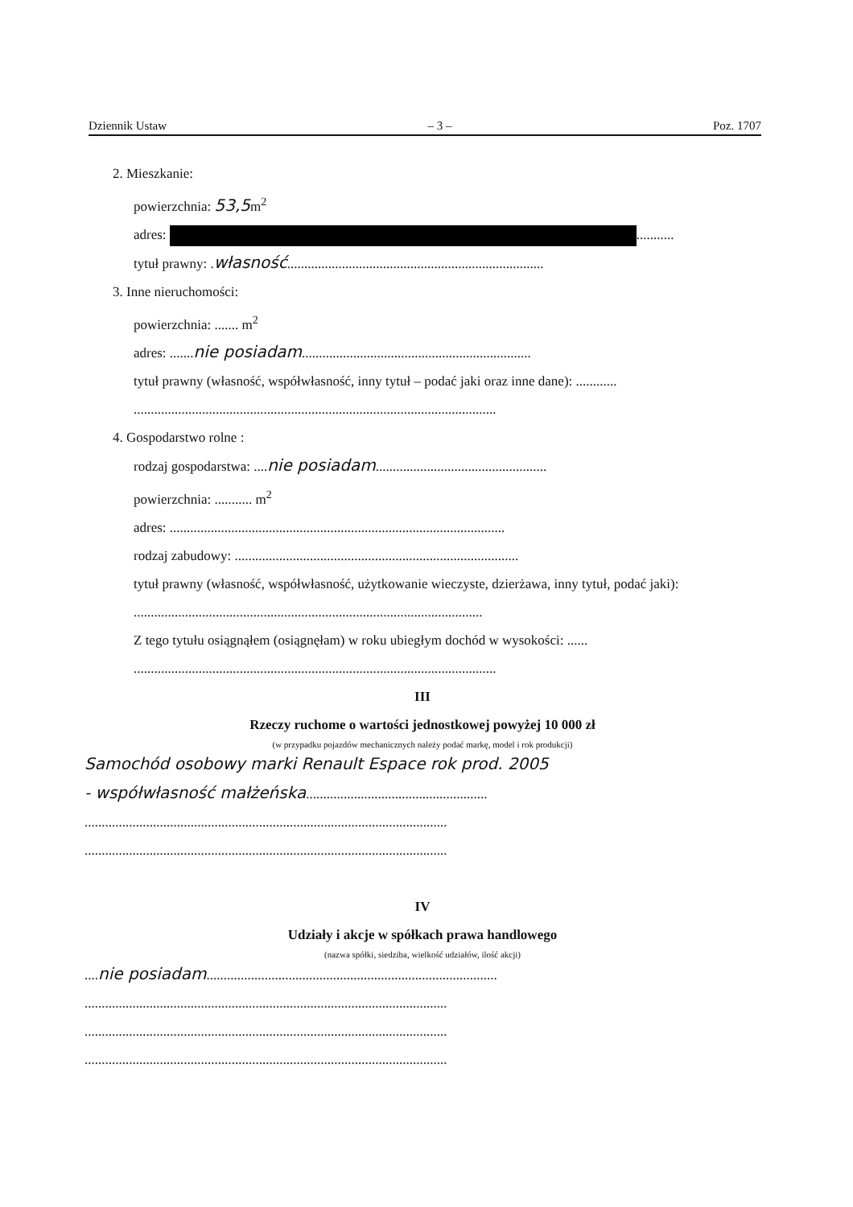Dziennik Ustaw – 3 – Poz. 1707
2. Mieszkanie:
powierzchnia: 53,5m<sup>2</sup>
adres: ...........
tytuł prawny: .własność...........................................................................
3. Inne nieruchomości:
powierzchnia: ....... m<sup>2</sup>
adres: .......nie posiadam...................................................................
tytuł prawny (własność, współwłasność, inny tytuł – podać jaki oraz inne dane): ............
..........................................................................................................
4. Gospodarstwo rolne :
rodzaj gospodarstwa: ....nie posiadam..................................................
powierzchnia: ........... m<sup>2</sup>
adres: ..................................................................................................
rodzaj zabudowy: ...................................................................................
tytuł prawny (własność, współwłasność, użytkowanie wieczyste, dzierżawa, inny tytuł, podać jaki): ......................................................................................................
Z tego tytułu osiągnąłem (osiągnęłam) w roku ubiegłym dochód w wysokości: ......
..........................................................................................................
III
Rzeczy ruchome o wartości jednostkowej powyżej 10 000 zł
(w przypadku pojazdów mechanicznych należy podać markę, model i rok produkcji)
Samochód osobowy marki Renault Espace rok prod. 2005
- współwłasność małżeńska.....................................................
..........................................................................................................
..........................................................................................................
IV
Udziały i akcje w spółkach prawa handlowego
(nazwa spółki, siedziba, wielkość udziałów, ilość akcji)
....nie posiadam.....................................................................................
..........................................................................................................
..........................................................................................................
..........................................................................................................